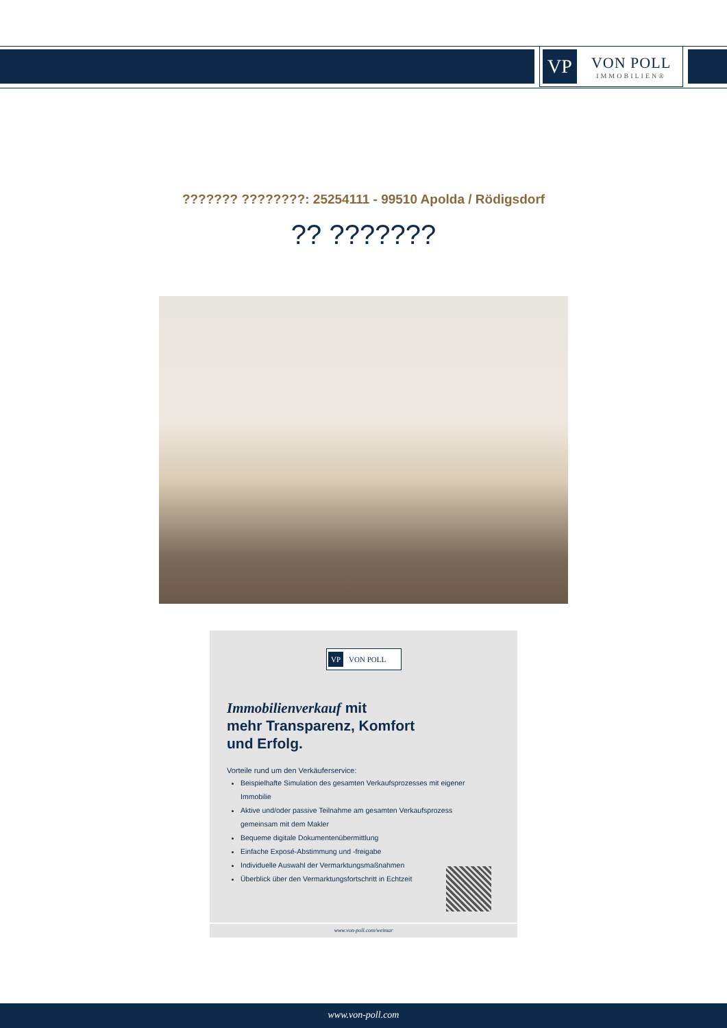VP
VON POLL
IMMOBILIEN®
??????? ????????: 25254111 - 99510 Apolda / Rödigsdorf
?? ???????
VP VON POLL
Immobilienverkauf mit
mehr Transparenz, Komfort
und Erfolg.
Vorteile rund um den Verkäuferservice:
Beispielhafte Simulation des gesamten Verkaufsprozesses mit eigener Immobilie
Aktive und/oder passive Teilnahme am gesamten Verkaufsprozess gemeinsam mit dem Makler
Bequeme digitale Dokumentenübermittlung
Einfache Exposé-Abstimmung und -freigabe
Individuelle Auswahl der Vermarktungsmaßnahmen
Überblick über den Vermarktungsfortschritt in Echtzeit
www.von-poll.com/weimar
www.von-poll.com